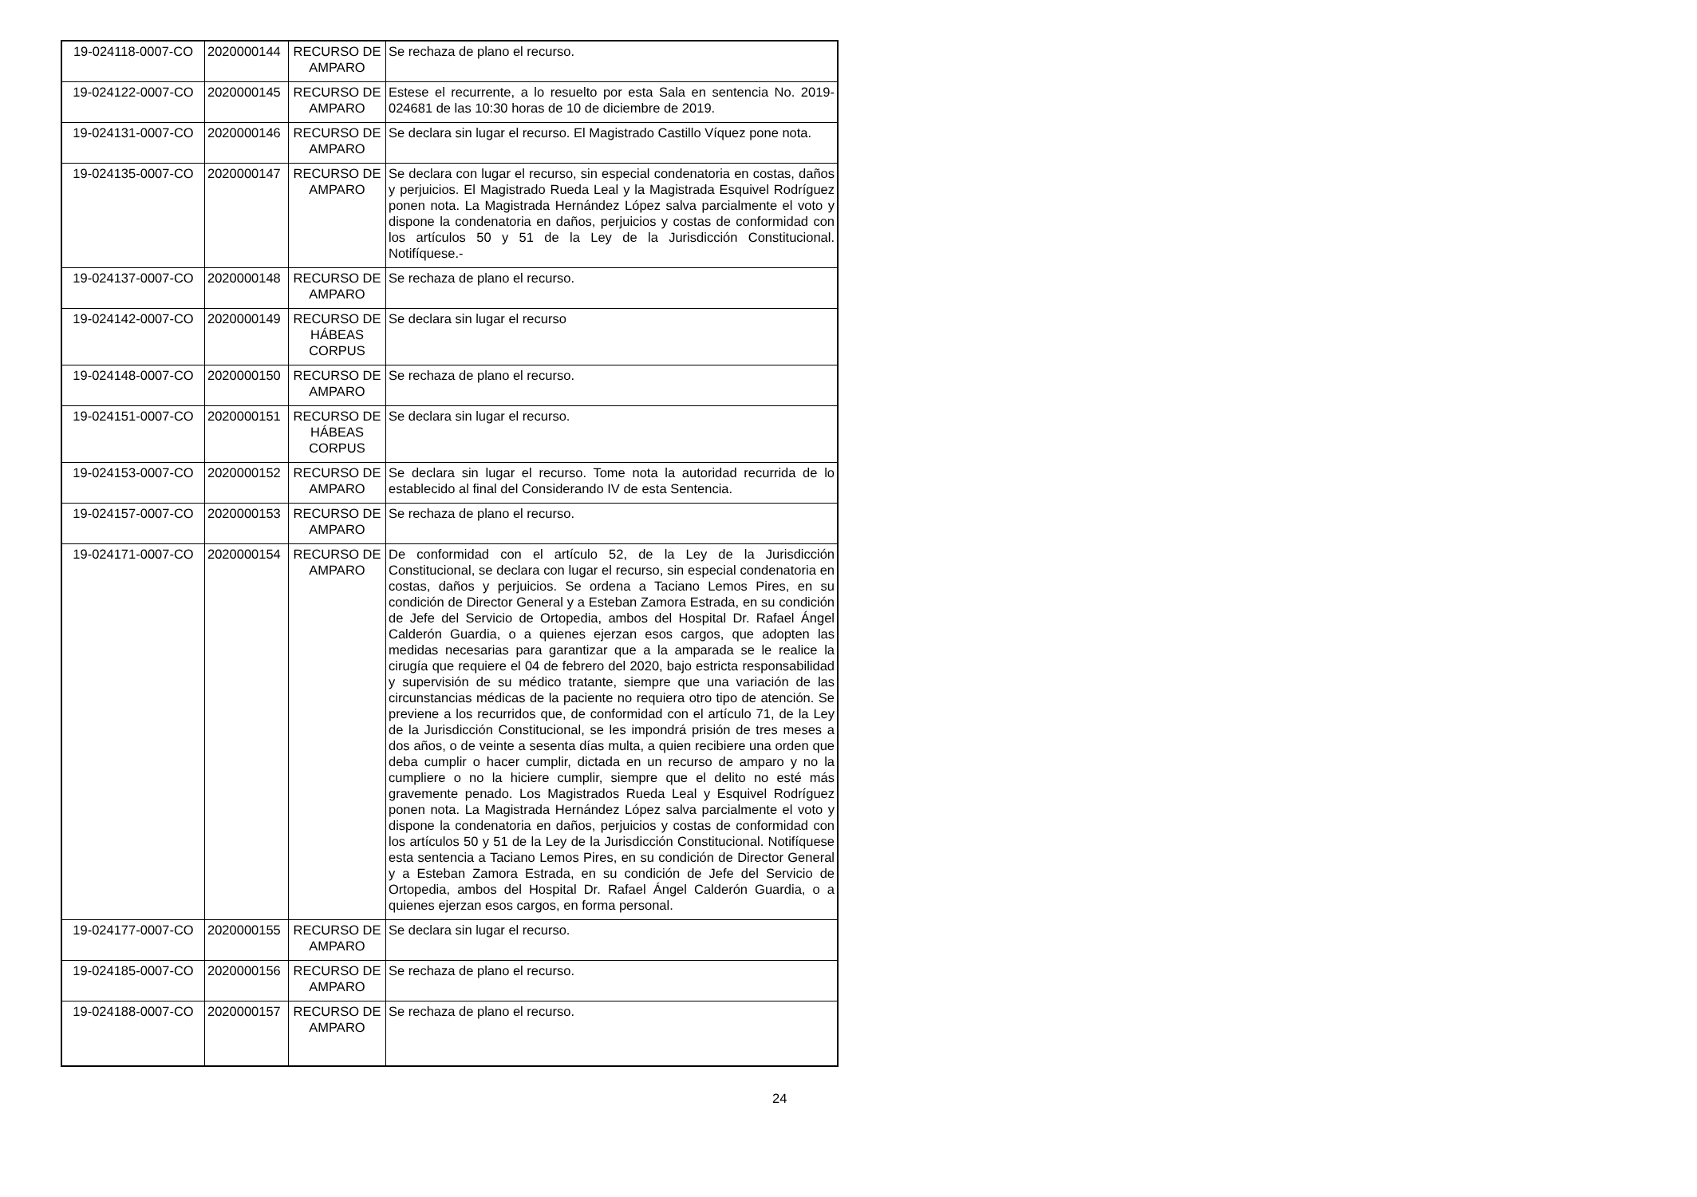| 19-024118-0007-CO | 2020000144 | RECURSO DE AMPARO | Se rechaza de plano el recurso. |
| 19-024122-0007-CO | 2020000145 | RECURSO DE AMPARO | Estese el recurrente, a lo resuelto por esta Sala en sentencia No. 2019-024681 de las 10:30 horas de 10 de diciembre de 2019. |
| 19-024131-0007-CO | 2020000146 | RECURSO DE AMPARO | Se declara sin lugar el recurso. El Magistrado Castillo Víquez pone nota. |
| 19-024135-0007-CO | 2020000147 | RECURSO DE AMPARO | Se declara con lugar el recurso, sin especial condenatoria en costas, daños y perjuicios. El Magistrado Rueda Leal y la Magistrada Esquivel Rodríguez ponen nota. La Magistrada Hernández López salva parcialmente el voto y dispone la condenatoria en daños, perjuicios y costas de conformidad con los artículos 50 y 51 de la Ley de la Jurisdicción Constitucional. Notifíquese.- |
| 19-024137-0007-CO | 2020000148 | RECURSO DE AMPARO | Se rechaza de plano el recurso. |
| 19-024142-0007-CO | 2020000149 | RECURSO DE HÁBEAS CORPUS | Se declara sin lugar el recurso |
| 19-024148-0007-CO | 2020000150 | RECURSO DE AMPARO | Se rechaza de plano el recurso. |
| 19-024151-0007-CO | 2020000151 | RECURSO DE HÁBEAS CORPUS | Se declara sin lugar el recurso. |
| 19-024153-0007-CO | 2020000152 | RECURSO DE AMPARO | Se declara sin lugar el recurso. Tome nota la autoridad recurrida de lo establecido al final del Considerando IV de esta Sentencia. |
| 19-024157-0007-CO | 2020000153 | RECURSO DE AMPARO | Se rechaza de plano el recurso. |
| 19-024171-0007-CO | 2020000154 | RECURSO DE AMPARO | De conformidad con el artículo 52, de la Ley de la Jurisdicción Constitucional, se declara con lugar el recurso, sin especial condenatoria en costas, daños y perjuicios. Se ordena a Taciano Lemos Pires, en su condición de Director General y a Esteban Zamora Estrada, en su condición de Jefe del Servicio de Ortopedia, ambos del Hospital Dr. Rafael Ángel Calderón Guardia, o a quienes ejerzan esos cargos, que adopten las medidas necesarias para garantizar que a la amparada se le realice la cirugía que requiere el 04 de febrero del 2020, bajo estricta responsabilidad y supervisión de su médico tratante, siempre que una variación de las circunstancias médicas de la paciente no requiera otro tipo de atención. Se previene a los recurridos que, de conformidad con el artículo 71, de la Ley de la Jurisdicción Constitucional, se les impondrá prisión de tres meses a dos años, o de veinte a sesenta días multa, a quien recibiere una orden que deba cumplir o hacer cumplir, dictada en un recurso de amparo y no la cumpliere o no la hiciere cumplir, siempre que el delito no esté más gravemente penado. Los Magistrados Rueda Leal y Esquivel Rodríguez ponen nota. La Magistrada Hernández López salva parcialmente el voto y dispone la condenatoria en daños, perjuicios y costas de conformidad con los artículos 50 y 51 de la Ley de la Jurisdicción Constitucional. Notifíquese esta sentencia a Taciano Lemos Pires, en su condición de Director General y a Esteban Zamora Estrada, en su condición de Jefe del Servicio de Ortopedia, ambos del Hospital Dr. Rafael Ángel Calderón Guardia, o a quienes ejerzan esos cargos, en forma personal. |
| 19-024177-0007-CO | 2020000155 | RECURSO DE AMPARO | Se declara sin lugar el recurso. |
| 19-024185-0007-CO | 2020000156 | RECURSO DE AMPARO | Se rechaza de plano el recurso. |
| 19-024188-0007-CO | 2020000157 | RECURSO DE AMPARO | Se rechaza de plano el recurso. |
24